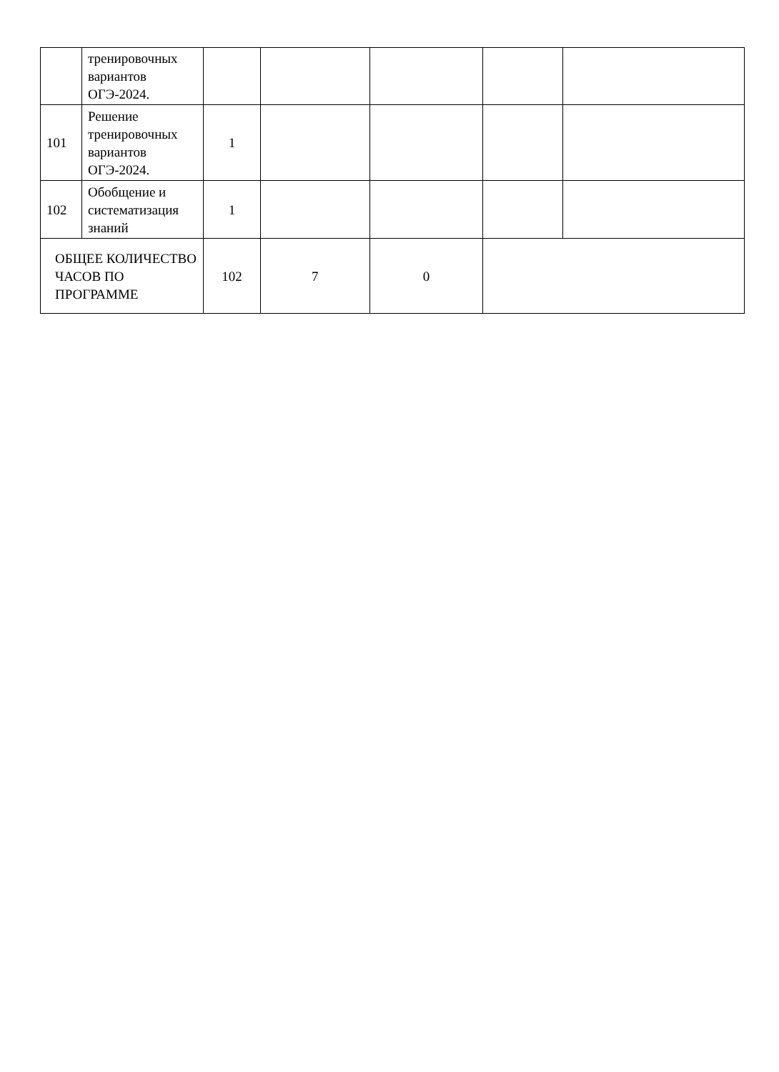| | тренировочных вариантов ОГЭ-2024. | | | | | |
| 101 | Решение тренировочных вариантов ОГЭ-2024. | 1 | | | | |
| 102 | Обобщение и систематизация знаний | 1 | | | | |
| ОБЩЕЕ КОЛИЧЕСТВО ЧАСОВ ПО ПРОГРАММЕ | | 102 | 7 | 0 | | |